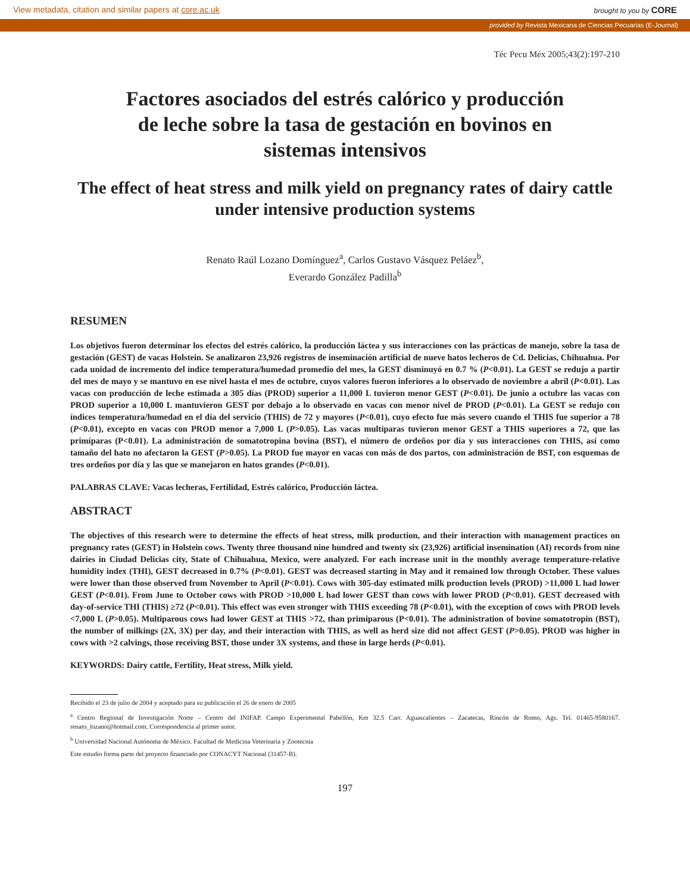View metadata, citation and similar papers at core.ac.uk brought to you by CORE
provided by Revista Mexicana de Ciencias Pecuarias (E-Journal)
Téc Pecu Méx 2005;43(2):197-210
Factores asociados del estrés calórico y producción
de leche sobre la tasa de gestación en bovinos en
sistemas intensivos
The effect of heat stress and milk yield on pregnancy rates of dairy cattle under intensive production systems
Renato Raúl Lozano Domínguez<sup>a</sup>, Carlos Gustavo Vásquez Peláez<sup>b</sup>,
Everardo González Padilla<sup>b</sup>
RESUMEN
Los objetivos fueron determinar los efectos del estrés calórico, la producción láctea y sus interacciones con las prácticas de manejo, sobre la tasa de gestación (GEST) de vacas Holstein. Se analizaron 23,926 registros de inseminación artificial de nueve hatos lecheros de Cd. Delicias, Chihuahua. Por cada unidad de incremento del índice temperatura/humedad promedio del mes, la GEST disminuyó en 0.7 % (P<0.01). La GEST se redujo a partir del mes de mayo y se mantuvo en ese nivel hasta el mes de octubre, cuyos valores fueron inferiores a lo observado de noviembre a abril (P<0.01). Las vacas con producción de leche estimada a 305 días (PROD) superior a 11,000 L tuvieron menor GEST (P<0.01). De junio a octubre las vacas con PROD superior a 10,000 L mantuvieron GEST por debajo a lo observado en vacas con menor nivel de PROD (P<0.01). La GEST se redujo con índices temperatura/humedad en el día del servicio (THIS) de 72 y mayores (P<0.01), cuyo efecto fue más severo cuando el THIS fue superior a 78 (P<0.01), excepto en vacas con PROD menor a 7,000 L (P>0.05). Las vacas multíparas tuvieron menor GEST a THIS superiores a 72, que las primíparas (P<0.01). La administración de somatotropina bovina (BST), el número de ordeños por día y sus interacciones con THIS, así como tamaño del hato no afectaron la GEST (P>0.05). La PROD fue mayor en vacas con más de dos partos, con administración de BST, con esquemas de tres ordeños por día y las que se manejaron en hatos grandes (P<0.01).
PALABRAS CLAVE: Vacas lecheras, Fertilidad, Estrés calórico, Producción láctea.
ABSTRACT
The objectives of this research were to determine the effects of heat stress, milk production, and their interaction with management practices on pregnancy rates (GEST) in Holstein cows. Twenty three thousand nine hundred and twenty six (23,926) artificial insemination (AI) records from nine dairies in Ciudad Delicias city, State of Chihuahua, Mexico, were analyzed. For each increase unit in the monthly average temperature-relative humidity index (THI), GEST decreased in 0.7% (P<0.01). GEST was decreased starting in May and it remained low through October. These values were lower than those observed from November to April (P<0.01). Cows with 305-day estimated milk production levels (PROD) >11,000 L had lower GEST (P<0.01). From June to October cows with PROD >10,000 L had lower GEST than cows with lower PROD (P<0.01). GEST decreased with day-of-service THI (THIS) ≥72 (P<0.01). This effect was even stronger with THIS exceeding 78 (P<0.01), with the exception of cows with PROD levels <7,000 L (P>0.05). Multiparous cows had lower GEST at THIS >72, than primiparous (P<0.01). The administration of bovine somatotropin (BST), the number of milkings (2X, 3X) per day, and their interaction with THIS, as well as herd size did not affect GEST (P>0.05). PROD was higher in cows with >2 calvings, those receiving BST, those under 3X systems, and those in large herds (P<0.01).
KEYWORDS: Dairy cattle, Fertility, Heat stress, Milk yield.
Recibido el 23 de julio de 2004 y aceptado para su publicación el 26 de enero de 2005
<sup>a</sup> Centro Regional de Investigación Norte – Centro del INIFAP. Campo Experimental Pabellón, Km 32.5 Carr. Aguascalientes – Zacatecas, Rincón de Romo, Ags. Tel. 01465-9580167. renato_lozano@hotmail.com. Correspondencia al primer autor.
<sup>b</sup> Universidad Nacional Autónoma de México. Facultad de Medicina Veterinaria y Zootecnia
Este estudio forma parte del proyecto financiado por CONACYT Nacional (31457-B).
197